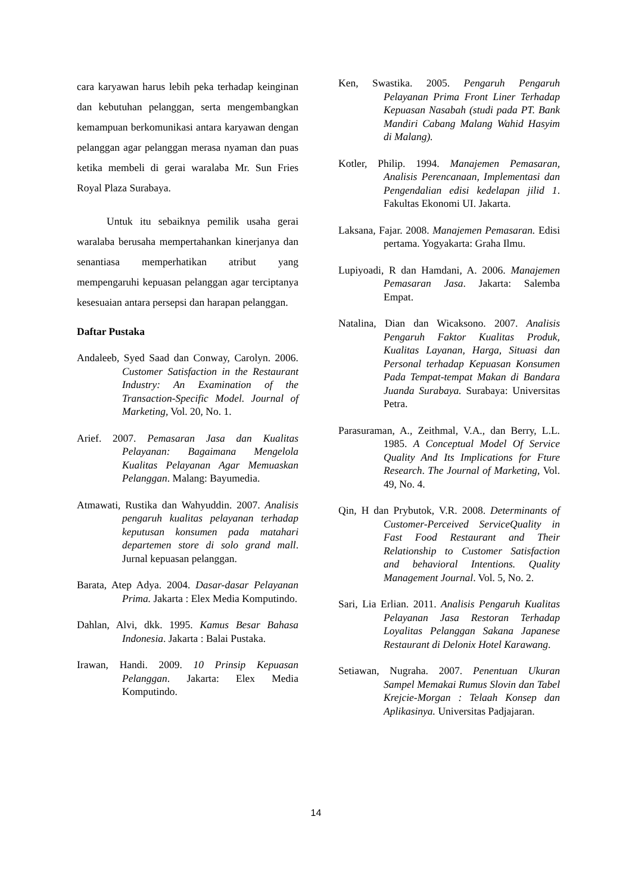cara karyawan harus lebih peka terhadap keinginan dan kebutuhan pelanggan, serta mengembangkan kemampuan berkomunikasi antara karyawan dengan pelanggan agar pelanggan merasa nyaman dan puas ketika membeli di gerai waralaba Mr. Sun Fries Royal Plaza Surabaya.
Untuk itu sebaiknya pemilik usaha gerai waralaba berusaha mempertahankan kinerjanya dan senantiasa memperhatikan atribut yang mempengaruhi kepuasan pelanggan agar terciptanya kesesuaian antara persepsi dan harapan pelanggan.
Daftar Pustaka
Andaleeb, Syed Saad dan Conway, Carolyn. 2006. Customer Satisfaction in the Restaurant Industry: An Examination of the Transaction-Specific Model. Journal of Marketing, Vol. 20, No. 1.
Arief. 2007. Pemasaran Jasa dan Kualitas Pelayanan: Bagaimana Mengelola Kualitas Pelayanan Agar Memuaskan Pelanggan. Malang: Bayumedia.
Atmawati, Rustika dan Wahyuddin. 2007. Analisis pengaruh kualitas pelayanan terhadap keputusan konsumen pada matahari departemen store di solo grand mall. Jurnal kepuasan pelanggan.
Barata, Atep Adya. 2004. Dasar-dasar Pelayanan Prima. Jakarta : Elex Media Komputindo.
Dahlan, Alvi, dkk. 1995. Kamus Besar Bahasa Indonesia. Jakarta : Balai Pustaka.
Irawan, Handi. 2009. 10 Prinsip Kepuasan Pelanggan. Jakarta: Elex Media Komputindo.
Ken, Swastika. 2005. Pengaruh Pengaruh Pelayanan Prima Front Liner Terhadap Kepuasan Nasabah (studi pada PT. Bank Mandiri Cabang Malang Wahid Hasyim di Malang).
Kotler, Philip. 1994. Manajemen Pemasaran, Analisis Perencanaan, Implementasi dan Pengendalian edisi kedelapan jilid 1. Fakultas Ekonomi UI. Jakarta.
Laksana, Fajar. 2008. Manajemen Pemasaran. Edisi pertama. Yogyakarta: Graha Ilmu.
Lupiyoadi, R dan Hamdani, A. 2006. Manajemen Pemasaran Jasa. Jakarta: Salemba Empat.
Natalina, Dian dan Wicaksono. 2007. Analisis Pengaruh Faktor Kualitas Produk, Kualitas Layanan, Harga, Situasi dan Personal terhadap Kepuasan Konsumen Pada Tempat-tempat Makan di Bandara Juanda Surabaya. Surabaya: Universitas Petra.
Parasuraman, A., Zeithmal, V.A., dan Berry, L.L. 1985. A Conceptual Model Of Service Quality And Its Implications for Fture Research. The Journal of Marketing, Vol. 49, No. 4.
Qin, H dan Prybutok, V.R. 2008. Determinants of Customer-Perceived ServiceQuality in Fast Food Restaurant and Their Relationship to Customer Satisfaction and behavioral Intentions. Quality Management Journal. Vol. 5, No. 2.
Sari, Lia Erlian. 2011. Analisis Pengaruh Kualitas Pelayanan Jasa Restoran Terhadap Loyalitas Pelanggan Sakana Japanese Restaurant di Delonix Hotel Karawang.
Setiawan, Nugraha. 2007. Penentuan Ukuran Sampel Memakai Rumus Slovin dan Tabel Krejcie-Morgan : Telaah Konsep dan Aplikasinya. Universitas Padjajaran.
14